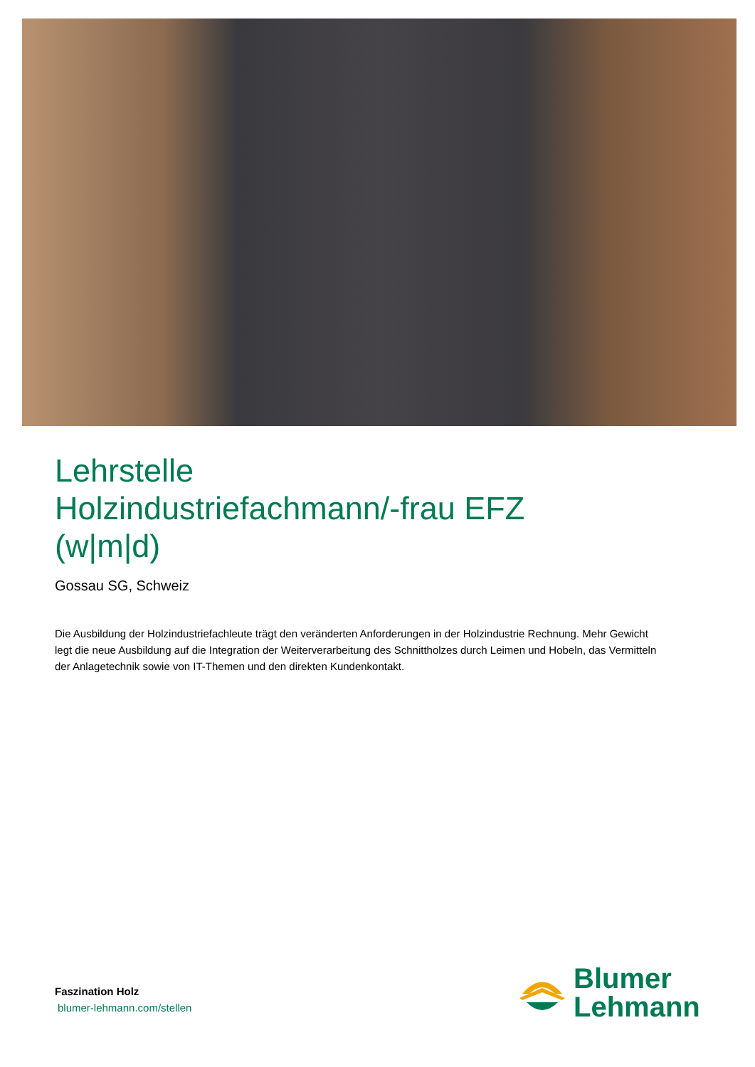Lehrstelle
Holzindustriefachmann/-frau EFZ
(w|m|d)
Gossau SG, Schweiz
Die Ausbildung der Holzindustriefachleute trägt den veränderten Anforderungen in der Holzindustrie Rechnung. Mehr Gewicht legt die neue Ausbildung auf die Integration der Weiterverarbeitung des Schnittholzes durch Leimen und Hobeln, das Vermitteln der Anlagetechnik sowie von IT-Themen und den direkten Kundenkontakt.
Faszination Holz
blumer-lehmann.com/stellen
Blumer
Lehmann